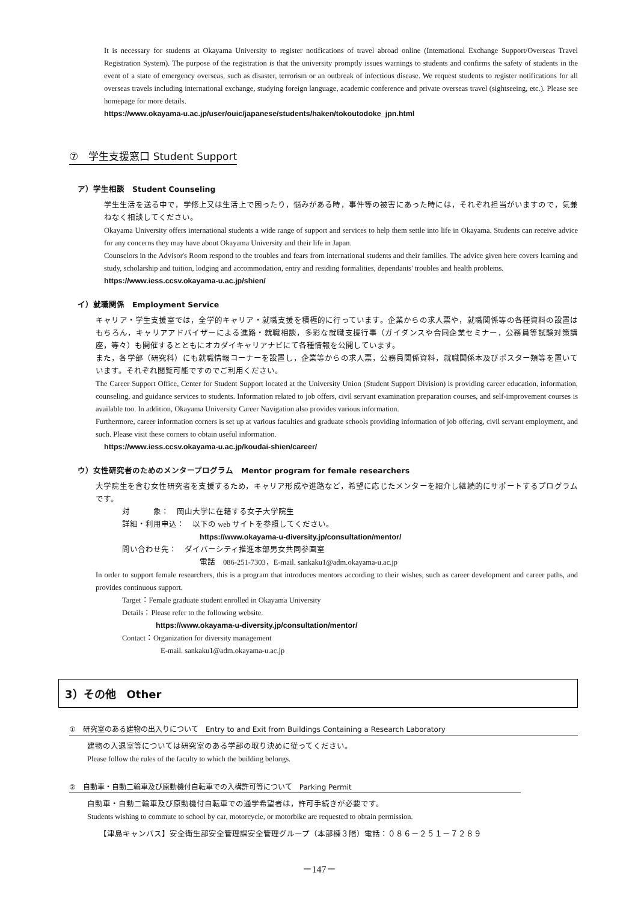It is necessary for students at Okayama University to register notifications of travel abroad online (International Exchange Support/Overseas Travel Registration System). The purpose of the registration is that the university promptly issues warnings to students and confirms the safety of students in the event of a state of emergency overseas, such as disaster, terrorism or an outbreak of infectious disease. We request students to register notifications for all overseas travels including international exchange, studying foreign language, academic conference and private overseas travel (sightseeing, etc.). Please see homepage for more details.
https://www.okayama-u.ac.jp/user/ouic/japanese/students/haken/tokoutodoke_jpn.html
⑦　学生支援窓口 Student Support
ア）学生相談　Student Counseling
学生生活を送る中で，学修上又は生活上で困ったり，悩みがある時，事件等の被害にあった時には，それぞれ担当がいますので，気兼ねなく相談してください。
Okayama University offers international students a wide range of support and services to help them settle into life in Okayama. Students can receive advice for any concerns they may have about Okayama University and their life in Japan.
Counselors in the Advisor's Room respond to the troubles and fears from international students and their families. The advice given here covers learning and study, scholarship and tuition, lodging and accommodation, entry and residing formalities, dependants' troubles and health problems.
https://www.iess.ccsv.okayama-u.ac.jp/shien/
イ）就職関係　Employment Service
キャリア・学生支援室では，全学的キャリア・就職支援を積極的に行っています。企業からの求人票や，就職関係等の各種資料の設置はもちろん，キャリアアドバイザーによる進路・就職相談，多彩な就職支援行事（ガイダンスや合同企業セミナー，公務員等試験対策講座，等々）も開催するとともにオカダイキャリアナビにて各種情報を公開しています。
また，各学部（研究科）にも就職情報コーナーを設置し，企業等からの求人票，公務員関係資料，就職関係本及びポスター類等を置いています。それぞれ閲覧可能ですのでご利用ください。
The Career Support Office, Center for Student Support located at the University Union (Student Support Division) is providing career education, information, counseling, and guidance services to students. Information related to job offers, civil servant examination preparation courses, and self-improvement courses is available too. In addition, Okayama University Career Navigation also provides various information.
Furthermore, career information corners is set up at various faculties and graduate schools providing information of job offering, civil servant employment, and such. Please visit these corners to obtain useful information.
https://www.iess.ccsv.okayama-u.ac.jp/koudai-shien/career/
ウ）女性研究者のためのメンタープログラム　Mentor program for female researchers
大学院生を含む女性研究者を支援するため，キャリア形成や進路など，希望に応じたメンターを紹介し継続的にサポートするプログラムです。
対　　　象：　岡山大学に在籍する女子大学院生
詳細・利用申込：　以下の web サイトを参照してください。
https://www.okayama-u-diversity.jp/consultation/mentor/
問い合わせ先：　ダイバーシティ推進本部男女共同参画室
電話　086-251-7303，E-mail. sankaku1@adm.okayama-u.ac.jp
In order to support female researchers, this is a program that introduces mentors according to their wishes, such as career development and career paths, and provides continuous support.
Target：Female graduate student enrolled in Okayama University
Details：Please refer to the following website.
https://www.okayama-u-diversity.jp/consultation/mentor/
Contact：Organization for diversity management
E-mail. sankaku1@adm.okayama-u.ac.jp
3）その他　Other
①　研究室のある建物の出入りについて　Entry to and Exit from Buildings Containing a Research Laboratory
建物の入退室等については研究室のある学部の取り決めに従ってください。
Please follow the rules of the faculty to which the building belongs.
②　自動車・自動二輪車及び原動機付自転車での入構許可等について　Parking Permit
自動車・自動二輪車及び原動機付自転車での通学希望者は，許可手続きが必要です。
Students wishing to commute to school by car, motorcycle, or motorbike are requested to obtain permission.
【津島キャンパス】安全衛生部安全管理課安全管理グループ（本部棟３階）電話：０８６－２５１－７２８９
－147－